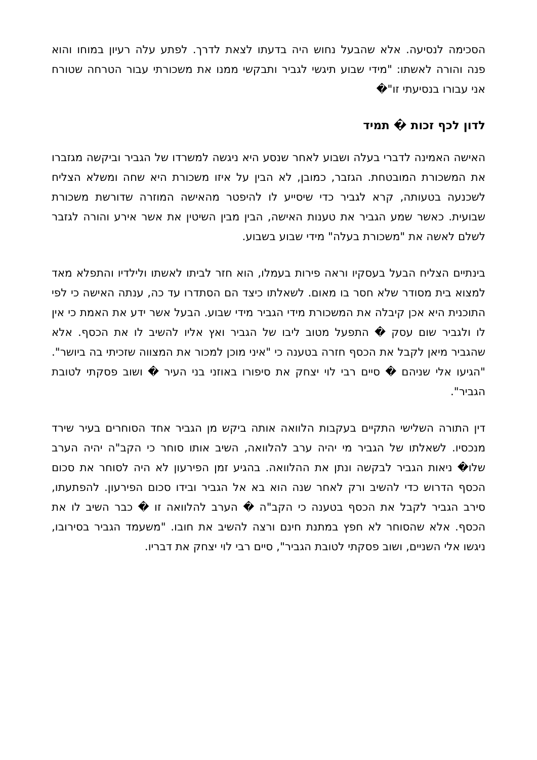הסכימה לנסיעה. אלא שהבעל נחוש היה בדעתו לצאת לדרך. לפתע עלה רעיון במוחו והוא פנה והורה לאשתו: "מידי שבוע תיגשי לגביר ותבקשי ממנו את משכורתי עבור הטרחה שטורח אני עבורו בנסיעתי זו"�
לדון לכף זכות � תמיד
האישה האמינה לדברי בעלה ושבוע לאחר שנסע היא ניגשה למשרדו של הגביר וביקשה מגזברו את המשכורת המובטחת. הגזבר, כמובן, לא הבין על איזו משכורת היא שחה ומשלא הצליח לשכנעה בטעותה, קרא לגביר כדי שיסייע לו להיפטר מהאישה המוזרה שדורשת משכורת שבועית. כאשר שמע הגביר את טענות האישה, הבין מבין השיטין את אשר אירע והורה לגזבר לשלם לאשה את "משכורת בעלה" מידי שבוע בשבוע.
בינתיים הצליח הבעל בעסקיו וראה פירות בעמלו, הוא חזר לביתו לאשתו ולילדיו והתפלא מאד למצוא בית מסודר שלא חסר בו מאום. לשאלתו כיצד הם הסתדרו עד כה, ענתה האישה כי לפי התוכנית היא אכן קיבלה את המשכורת מידי הגביר מידי שבוע. הבעל אשר ידע את האמת כי אין לו ולגביר שום עסק � התפעל מטוב ליבו של הגביר ואץ אליו להשיב לו את הכסף. אלא שהגביר מיאן לקבל את הכסף חזרה בטענה כי "איני מוכן למכור את המצווה שזכיתי בה ביושר". "הגיעו אלי שניהם � סיים רבי לוי יצחק את סיפורו באוזני בני העיר � ושוב פסקתי לטובת הגביר".
דין התורה השלישי התקיים בעקבות הלוואה אותה ביקש מן הגביר אחד הסוחרים בעיר שירד מנכסיו. לשאלתו של הגביר מי יהיה ערב להלוואה, השיב אותו סוחר כי הקב"ה יהיה הערב שלו� ניאות הגביר לבקשה ונתן את ההלוואה. בהגיע זמן הפירעון לא היה לסוחר את סכום הכסף הדרוש כדי להשיב ורק לאחר שנה הוא בא אל הגביר ובידו סכום הפירעון. להפתעתו, סירב הגביר לקבל את הכסף בטענה כי הקב"ה � הערב להלוואה זו � כבר השיב לו את הכסף. אלא שהסוחר לא חפץ במתנת חינם ורצה להשיב את חובו. "משעמד הגביר בסירובו, ניגשו אלי השניים, ושוב פסקתי לטובת הגביר", סיים רבי לוי יצחק את דבריו.